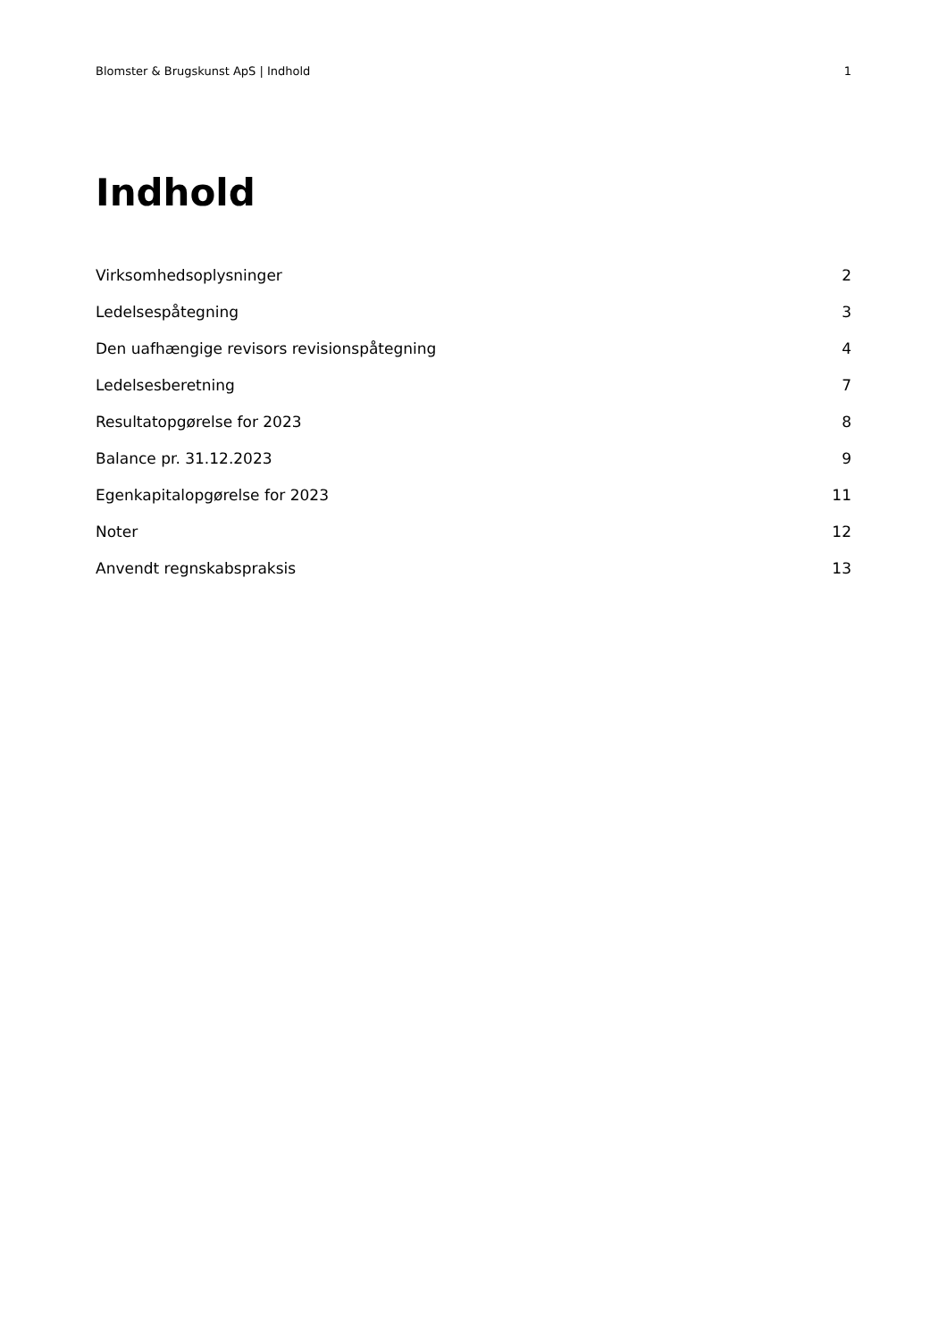Blomster & Brugskunst ApS | Indhold 1
Indhold
Virksomhedsoplysninger 2
Ledelsespåtegning 3
Den uafhængige revisors revisionspåtegning 4
Ledelsesberetning 7
Resultatopgørelse for 2023 8
Balance pr. 31.12.2023 9
Egenkapitalopgørelse for 2023 11
Noter 12
Anvendt regnskabspraksis 13